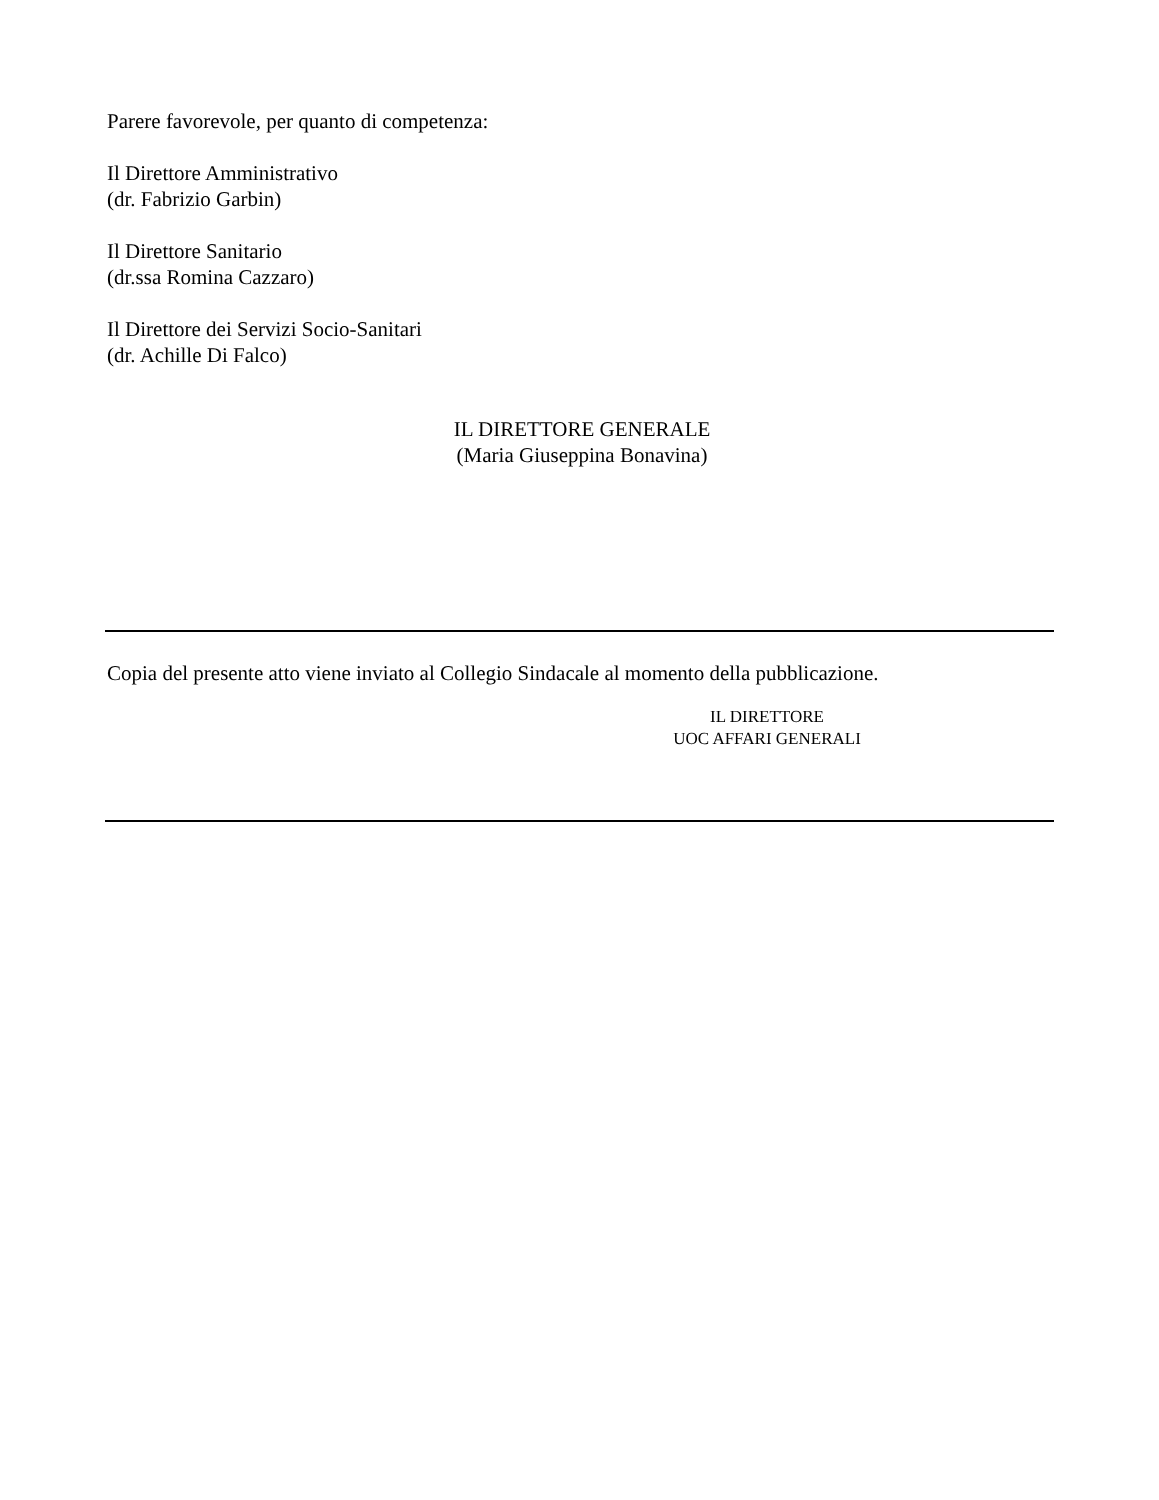Parere favorevole, per quanto di competenza:
Il Direttore Amministrativo
(dr. Fabrizio Garbin)
Il Direttore Sanitario
(dr.ssa Romina Cazzaro)
Il Direttore dei Servizi Socio-Sanitari
(dr. Achille Di Falco)
IL DIRETTORE GENERALE
(Maria Giuseppina Bonavina)
Copia del presente atto viene inviato al Collegio Sindacale al momento della pubblicazione.
IL DIRETTORE
UOC AFFARI GENERALI